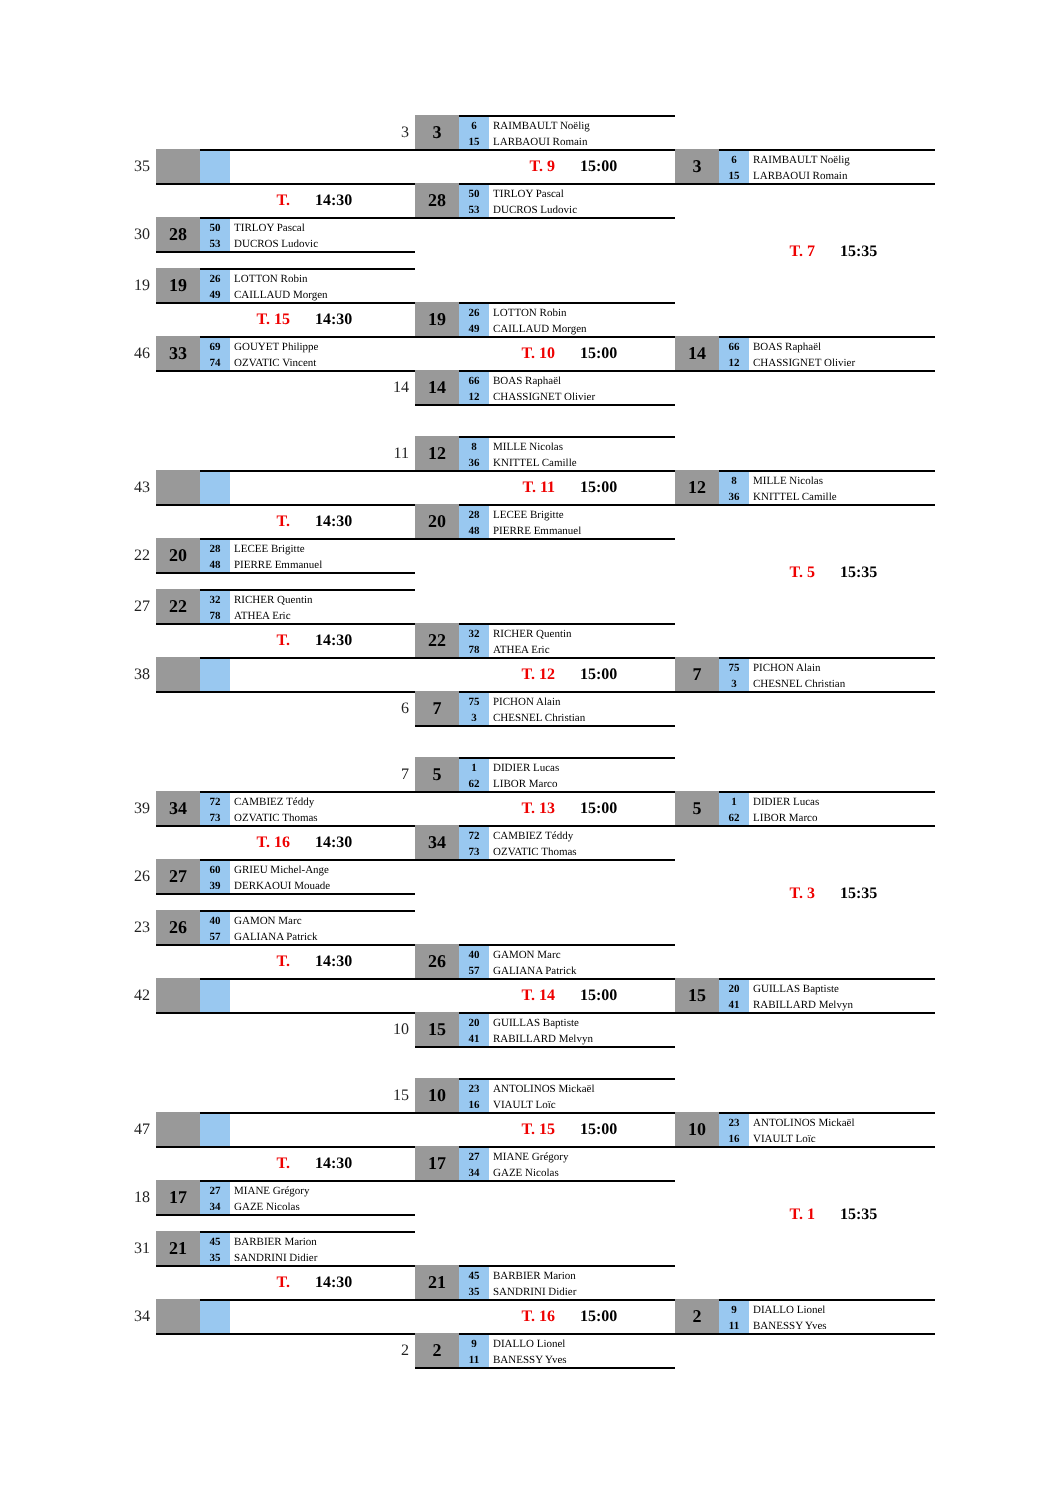3 3
6 RAIMBAULT Noëlig
15 LARBAOUI Romain
35
T. 9 15:00
3
6 RAIMBAULT Noëlig
15 LARBAOUI Romain
T. 14:30
28
50 TIRLOY Pascal
53 DUCROS Ludovic
30 28
50 TIRLOY Pascal
53 DUCROS Ludovic
T. 7 15:35
19 19
26 LOTTON Robin
49 CAILLAUD Morgen
T. 15 14:30
19
26 LOTTON Robin
49 CAILLAUD Morgen
46 33
69 GOUYET Philippe
74 OZVATIC Vincent
T. 10 15:00
14
66 BOAS Raphaël
12 CHASSIGNET Olivier
14 14
66 BOAS Raphaël
12 CHASSIGNET Olivier
11 12
8 MILLE Nicolas
36 KNITTEL Camille
43
T. 11 15:00
12
8 MILLE Nicolas
36 KNITTEL Camille
T. 14:30
20
28 LECEE Brigitte
48 PIERRE Emmanuel
22 20
28 LECEE Brigitte
48 PIERRE Emmanuel
T. 5 15:35
27 22
32 RICHER Quentin
78 ATHEA Eric
T. 14:30
22
32 RICHER Quentin
78 ATHEA Eric
38
T. 12 15:00
7
75 PICHON Alain
3 CHESNEL Christian
6 7
75 PICHON Alain
3 CHESNEL Christian
7 5
1 DIDIER Lucas
62 LIBOR Marco
39 34
72 CAMBIEZ Téddy
73 OZVATIC Thomas
T. 13 15:00
5
1 DIDIER Lucas
62 LIBOR Marco
T. 16 14:30
34
72 CAMBIEZ Téddy
73 OZVATIC Thomas
26 27
60 GRIEU Michel-Ange
39 DERKAOUI Mouade
T. 3 15:35
23 26
40 GAMON Marc
57 GALIANA Patrick
T. 14:30
26
40 GAMON Marc
57 GALIANA Patrick
42
T. 14 15:00
15
20 GUILLAS Baptiste
41 RABILLARD Melvyn
10 15
20 GUILLAS Baptiste
41 RABILLARD Melvyn
15 10
23 ANTOLINOS Mickaël
16 VIAULT Loïc
47
T. 15 15:00
10
23 ANTOLINOS Mickaël
16 VIAULT Loïc
T. 14:30
17
27 MIANE Grégory
34 GAZE Nicolas
18 17
27 MIANE Grégory
34 GAZE Nicolas
T. 1 15:35
31 21
45 BARBIER Marion
35 SANDRINI Didier
T. 14:30
21
45 BARBIER Marion
35 SANDRINI Didier
34
T. 16 15:00
2
9 DIALLO Lionel
11 BANESSY Yves
2 2
9 DIALLO Lionel
11 BANESSY Yves